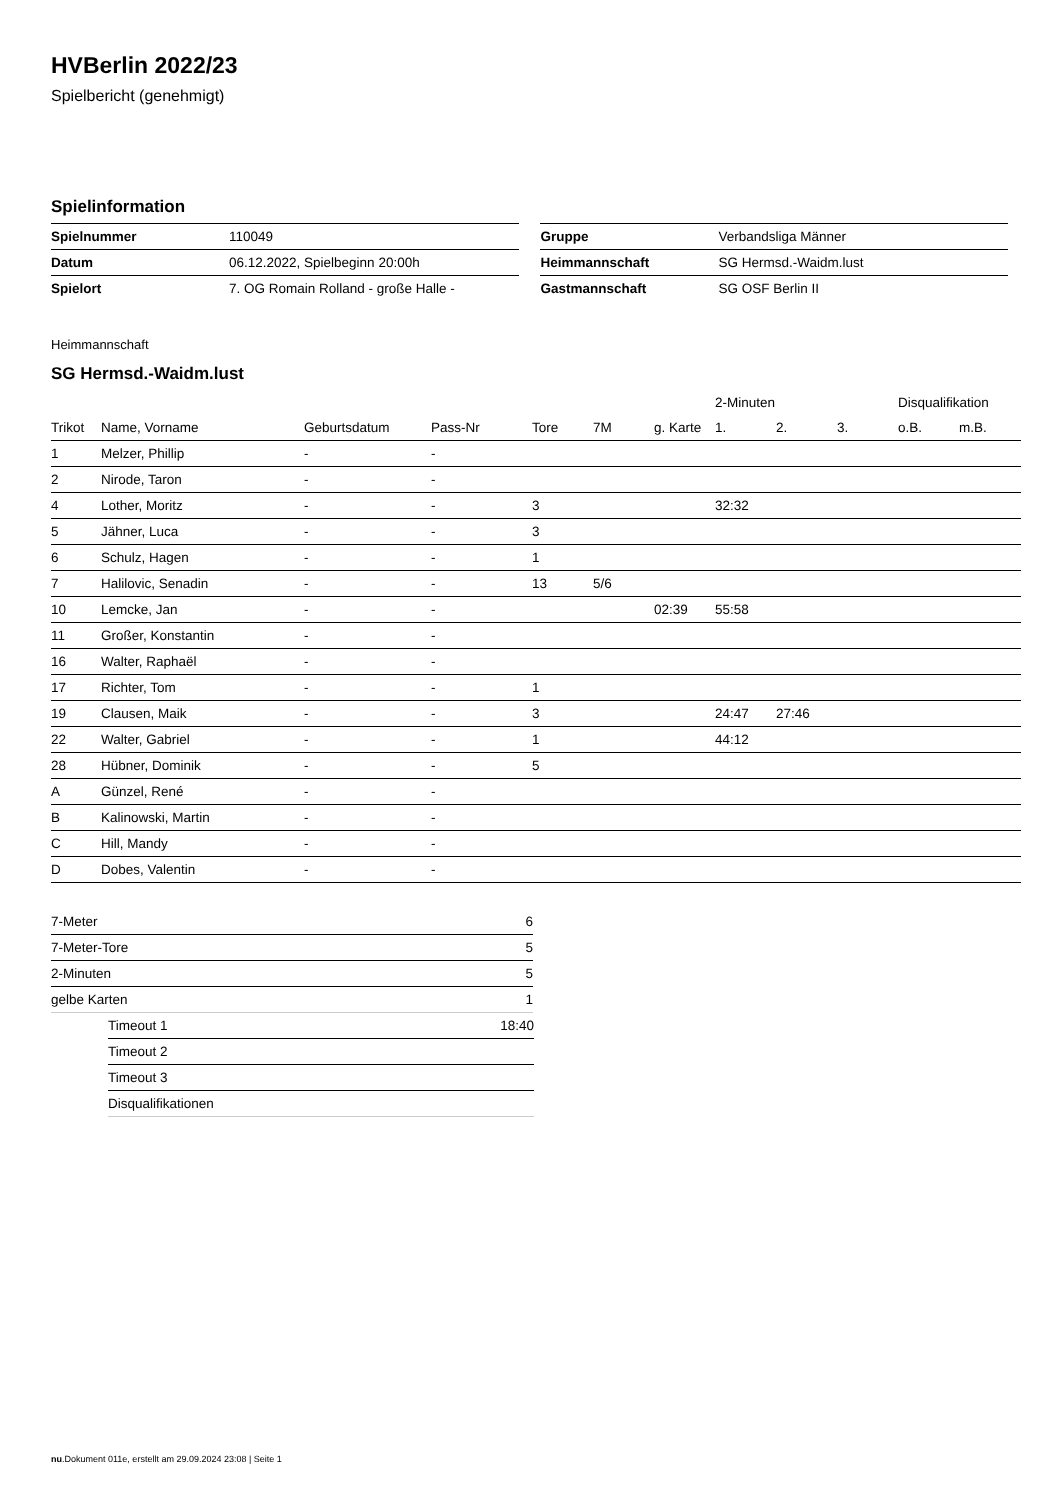HVBerlin 2022/23
Spielbericht (genehmigt)
Spielinformation
| Spielnummer | 110049 |
| Datum | 06.12.2022, Spielbeginn 20:00h |
| Spielort | 7. OG Romain Rolland - große Halle - |
| Gruppe | Verbandsliga Männer |
| Heimmannschaft | SG Hermsd.-Waidm.lust |
| Gastmannschaft | SG OSF Berlin II |
Heimmannschaft
SG Hermsd.-Waidm.lust
| | | | | | | | 2-Minuten | | | Disqualifikation | |
| --- | --- | --- | --- | --- | --- | --- | --- | --- | --- | --- | --- |
| Trikot | Name, Vorname | Geburtsdatum | Pass-Nr | Tore | 7M | g. Karte | 1. | 2. | 3. | o.B. | m.B. |
| 1 | Melzer, Phillip | - | - | | | | | | | | |
| 2 | Nirode, Taron | - | - | | | | | | | | |
| 4 | Lother, Moritz | - | - | 3 | | | 32:32 | | | | |
| 5 | Jähner, Luca | - | - | 3 | | | | | | | |
| 6 | Schulz, Hagen | - | - | 1 | | | | | | | |
| 7 | Halilovic, Senadin | - | - | 13 | 5/6 | | | | | | |
| 10 | Lemcke, Jan | - | - | | | 02:39 | 55:58 | | | | |
| 11 | Großer, Konstantin | - | - | | | | | | | | |
| 16 | Walter, Raphaël | - | - | | | | | | | | |
| 17 | Richter, Tom | - | - | 1 | | | | | | | |
| 19 | Clausen, Maik | - | - | 3 | | | 24:47 | 27:46 | | | |
| 22 | Walter, Gabriel | - | - | 1 | | | 44:12 | | | | |
| 28 | Hübner, Dominik | - | - | 5 | | | | | | | |
| A | Günzel, René | - | - | | | | | | | | |
| B | Kalinowski, Martin | - | - | | | | | | | | |
| C | Hill, Mandy | - | - | | | | | | | | |
| D | Dobes, Valentin | - | - | | | | | | | | |
| 7-Meter | 6 |
| 7-Meter-Tore | 5 |
| 2-Minuten | 5 |
| gelbe Karten | 1 |
| Timeout 1 | 18:40 |
| Timeout 2 | |
| Timeout 3 | |
| Disqualifikationen | |
nu.Dokument 011e, erstellt am 29.09.2024 23:08 | Seite 1